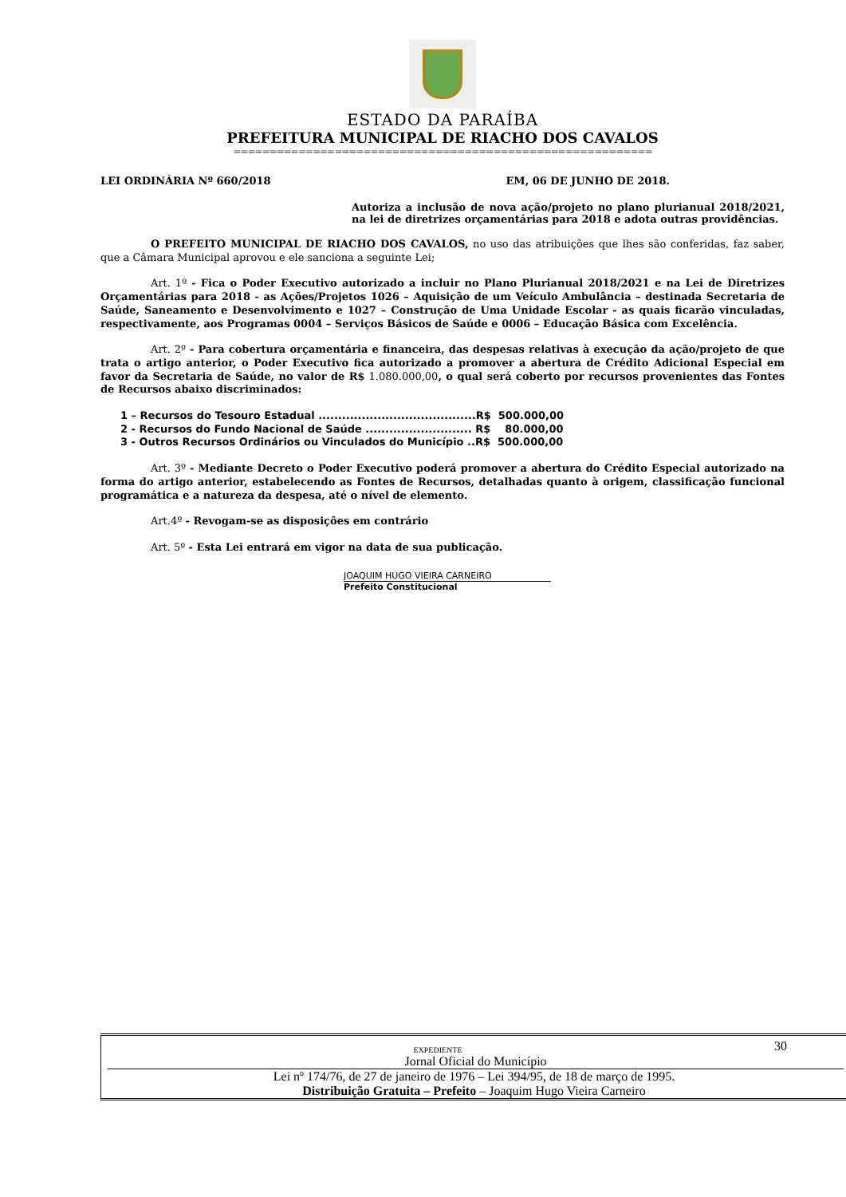ESTADO DA PARAÍBA
PREFEITURA MUNICIPAL DE RIACHO DOS CAVALOS
==========================================================
LEI ORDINÁRIA Nº 660/2018 EM, 06 DE JUNHO DE 2018.
Autoriza a inclusão de nova ação/projeto no plano plurianual 2018/2021, na lei de diretrizes orçamentárias para 2018 e adota outras providências.
O PREFEITO MUNICIPAL DE RIACHO DOS CAVALOS, no uso das atribuições que lhes são conferidas, faz saber, que a Câmara Municipal aprovou e ele sanciona a seguinte Lei;
Art. 1º - Fica o Poder Executivo autorizado a incluir no Plano Plurianual 2018/2021 e na Lei de Diretrizes Orçamentárias para 2018 - as Ações/Projetos 1026 – Aquisição de um Veículo Ambulância – destinada Secretaria de Saúde, Saneamento e Desenvolvimento e 1027 – Construção de Uma Unidade Escolar - as quais ficarão vinculadas, respectivamente, aos Programas 0004 – Serviços Básicos de Saúde e 0006 – Educação Básica com Excelência.
Art. 2º - Para cobertura orçamentária e financeira, das despesas relativas à execução da ação/projeto de que trata o artigo anterior, o Poder Executivo fica autorizado a promover a abertura de Crédito Adicional Especial em favor da Secretaria de Saúde, no valor de R$ 1.080.000,00, o qual será coberto por recursos provenientes das Fontes de Recursos abaixo discriminados:
1 – Recursos do Tesouro Estadual ........................................R$ 500.000,00
2 - Recursos do Fundo Nacional de Saúde ........................... R$ 80.000,00
3 - Outros Recursos Ordinários ou Vinculados do Município ..R$ 500.000,00
Art. 3º - Mediante Decreto o Poder Executivo poderá promover a abertura do Crédito Especial autorizado na forma do artigo anterior, estabelecendo as Fontes de Recursos, detalhadas quanto à origem, classificação funcional programática e a natureza da despesa, até o nível de elemento.
Art.4º - Revogam-se as disposições em contrário
Art. 5º - Esta Lei entrará em vigor na data de sua publicação.
JOAQUIM HUGO VIEIRA CARNEIRO
Prefeito Constitucional
EXPEDIENTE 30
Jornal Oficial do Município
Lei nº 174/76, de 27 de janeiro de 1976 – Lei 394/95, de 18 de março de 1995.
Distribuição Gratuita – Prefeito – Joaquim Hugo Vieira Carneiro